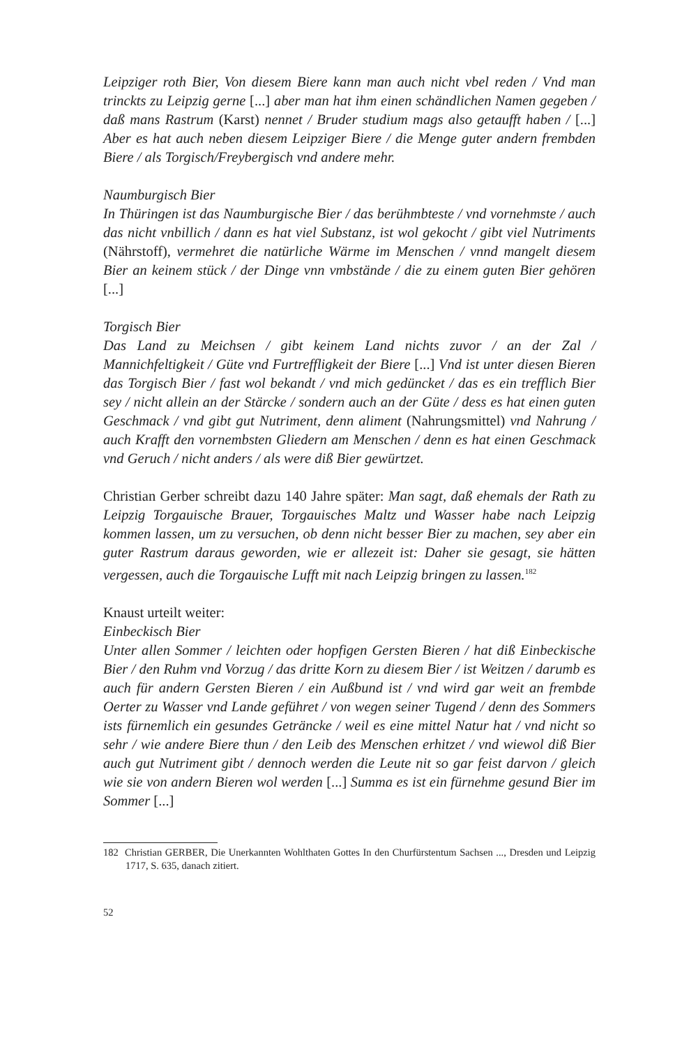Leipziger roth Bier, Von diesem Biere kann man auch nicht vbel reden / Vnd man trinckts zu Leipzig gerne [...] aber man hat ihm einen schändlichen Namen gegeben / daß mans Rastrum (Karst) nennet / Bruder studium mags also getaufft haben / [...] Aber es hat auch neben diesem Leipziger Biere / die Menge guter andern frembden Biere / als Torgisch/Freybergisch vnd andere mehr.
Naumburgisch Bier
In Thüringen ist das Naumburgische Bier / das berühmbteste / vnd vornehmste / auch das nicht vnbillich / dann es hat viel Substanz, ist wol gekocht / gibt viel Nutriments (Nährstoff), vermehret die natürliche Wärme im Menschen / vnnd mangelt diesem Bier an keinem stück / der Dinge vnn vmbstände / die zu einem guten Bier gehören [...]
Torgisch Bier
Das Land zu Meichsen / gibt keinem Land nichts zuvor / an der Zal / Mannichfeltigkeit / Güte vnd Furtreffligkeit der Biere [...] Vnd ist unter diesen Bieren das Torgisch Bier / fast wol bekandt / vnd mich gedüncket / das es ein trefflich Bier sey / nicht allein an der Stärcke / sondern auch an der Güte / dess es hat einen guten Geschmack / vnd gibt gut Nutriment, denn aliment (Nahrungsmittel) vnd Nahrung / auch Krafft den vornembsten Gliedern am Menschen / denn es hat einen Geschmack vnd Geruch / nicht anders / als were diß Bier gewürtzet.
Christian Gerber schreibt dazu 140 Jahre später: Man sagt, daß ehemals der Rath zu Leipzig Torgauische Brauer, Torgauisches Maltz und Wasser habe nach Leipzig kommen lassen, um zu versuchen, ob denn nicht besser Bier zu machen, sey aber ein guter Rastrum daraus geworden, wie er allezeit ist: Daher sie gesagt, sie hätten vergessen, auch die Torgauische Lufft mit nach Leipzig bringen zu lassen.<sup>182</sup>
Knaust urteilt weiter:
Einbeckisch Bier
Unter allen Sommer / leichten oder hopfigen Gersten Bieren / hat diß Einbeckische Bier / den Ruhm vnd Vorzug / das dritte Korn zu diesem Bier / ist Weitzen / darumb es auch für andern Gersten Bieren / ein Außbund ist / vnd wird gar weit an frembde Oerter zu Wasser vnd Lande geführet / von wegen seiner Tugend / denn des Sommers ists fürnemlich ein gesundes Geträncke / weil es eine mittel Natur hat / vnd nicht so sehr / wie andere Biere thun / den Leib des Menschen erhitzet / vnd wiewol diß Bier auch gut Nutriment gibt / dennoch werden die Leute nit so gar feist darvon / gleich wie sie von andern Bieren wol werden [...] Summa es ist ein fürnehme gesund Bier im Sommer [...]
182 Christian GERBER, Die Unerkannten Wohlthaten Gottes In den Churfürstentum Sachsen ..., Dresden und Leipzig 1717, S. 635, danach zitiert.
52